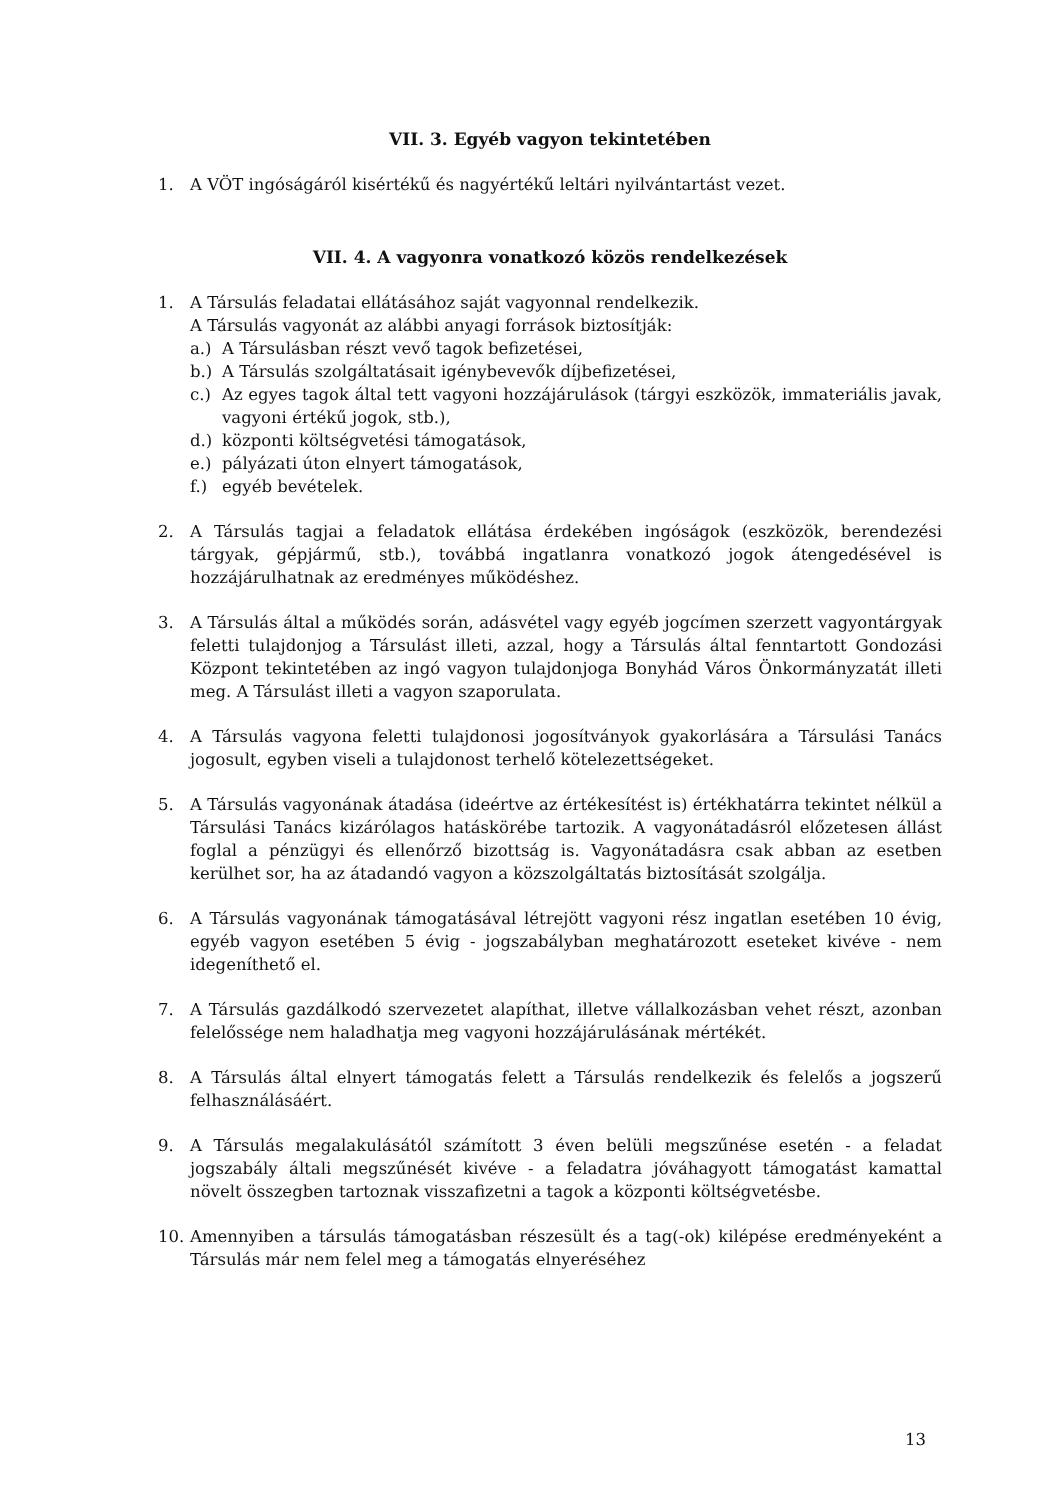VII. 3. Egyéb vagyon tekintetében
1. A VÖT ingóságáról kisértékű és nagyértékű leltári nyilvántartást vezet.
VII. 4. A vagyonra vonatkozó közös rendelkezések
1. A Társulás feladatai ellátásához saját vagyonnal rendelkezik.
A Társulás vagyonát az alábbi anyagi források biztosítják:
a.) A Társulásban részt vevő tagok befizetései,
b.) A Társulás szolgáltatásait igénybevevők díjbefizetései,
c.) Az egyes tagok által tett vagyoni hozzájárulások (tárgyi eszközök, immateriális javak, vagyoni értékű jogok, stb.),
d.) központi költségvetési támogatások,
e.) pályázati úton elnyert támogatások,
f.) egyéb bevételek.
2. A Társulás tagjai a feladatok ellátása érdekében ingóságok (eszközök, berendezési tárgyak, gépjármű, stb.), továbbá ingatlanra vonatkozó jogok átengedésével is hozzájárulhatnak az eredményes működéshez.
3. A Társulás által a működés során, adásvétel vagy egyéb jogcímen szerzett vagyontárgyak feletti tulajdonjog a Társulást illeti, azzal, hogy a Társulás által fenntartott Gondozási Központ tekintetében az ingó vagyon tulajdonjoga Bonyhád Város Önkormányzatát illeti meg. A Társulást illeti a vagyon szaporulata.
4. A Társulás vagyona feletti tulajdonosi jogosítványok gyakorlására a Társulási Tanács jogosult, egyben viseli a tulajdonost terhelő kötelezettségeket.
5. A Társulás vagyonának átadása (ideértve az értékesítést is) értékhatárra tekintet nélkül a Társulási Tanács kizárólagos hatáskörébe tartozik. A vagyonátadásról előzetesen állást foglal a pénzügyi és ellenőrző bizottság is. Vagyonátadásra csak abban az esetben kerülhet sor, ha az átadandó vagyon a közszolgáltatás biztosítását szolgálja.
6. A Társulás vagyonának támogatásával létrejött vagyoni rész ingatlan esetében 10 évig, egyéb vagyon esetében 5 évig - jogszabályban meghatározott eseteket kivéve - nem idegeníthető el.
7. A Társulás gazdálkodó szervezetet alapíthat, illetve vállalkozásban vehet részt, azonban felelőssége nem haladhatja meg vagyoni hozzájárulásának mértékét.
8. A Társulás által elnyert támogatás felett a Társulás rendelkezik és felelős a jogszerű felhasználásáért.
9. A Társulás megalakulásától számított 3 éven belüli megszűnése esetén - a feladat jogszabály általi megszűnését kivéve - a feladatra jóváhagyott támogatást kamattal növelt összegben tartoznak visszafizetni a tagok a központi költségvetésbe.
10. Amennyiben a társulás támogatásban részesült és a tag(-ok) kilépése eredményeként a Társulás már nem felel meg a támogatás elnyeréséhez
13